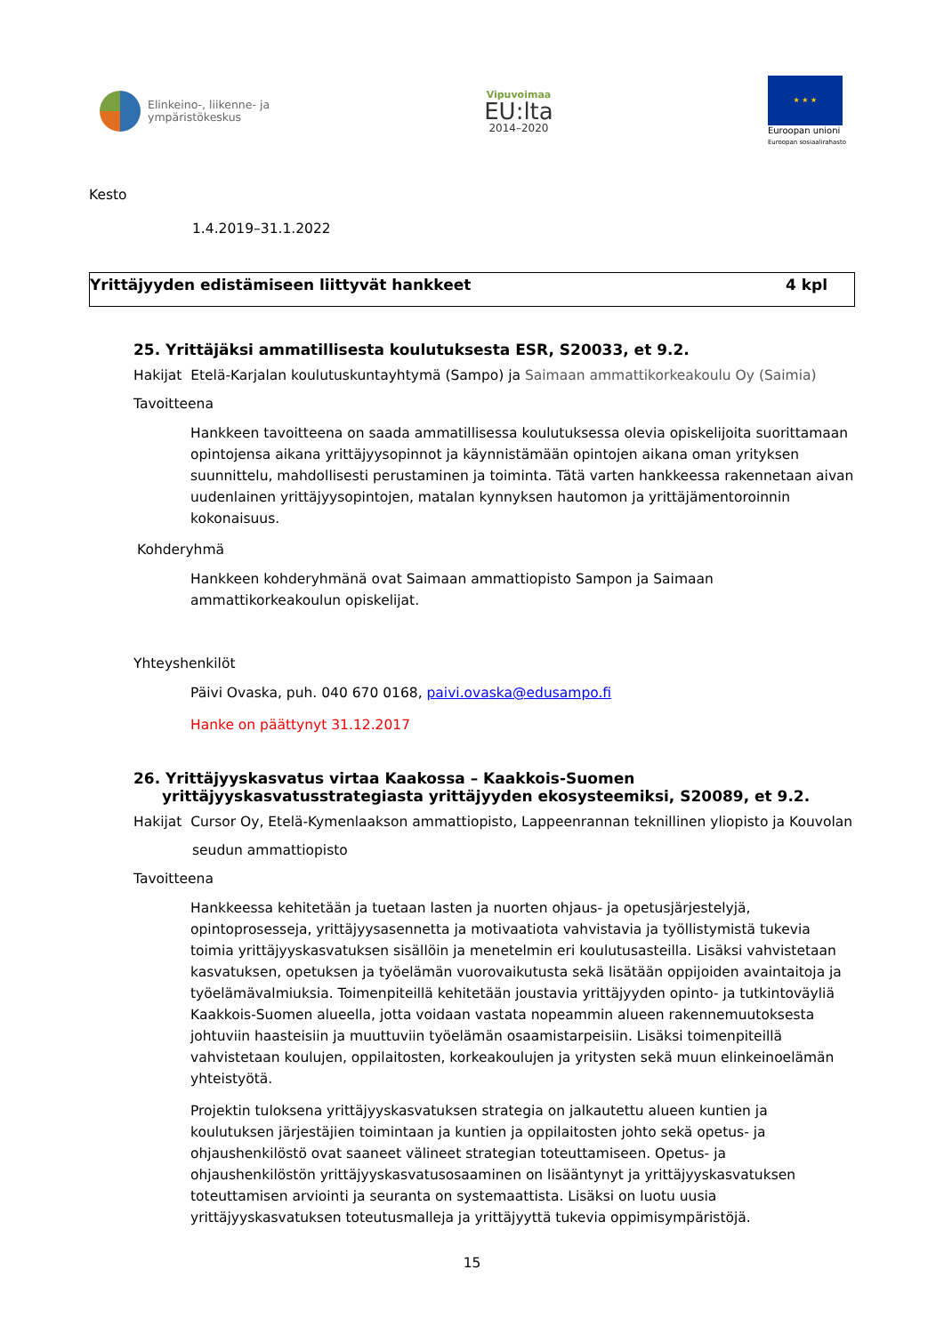Elinkeino-, liikenne- ja
ympäristökeskus
Vipuvoimaa
EU:lta
2014–2020
★ ★ ★
Euroopan unioni
Euroopan sosiaalirahasto
Kesto
1.4.2019–31.1.2022
Yrittäjyyden edistämiseen liittyvät hankkeet 4 kpl
25. Yrittäjäksi ammatillisesta koulutuksesta ESR, S20033, et 9.2.
Hakijat Etelä-Karjalan koulutuskuntayhtymä (Sampo) ja Saimaan ammattikorkeakoulu Oy (Saimia)
Tavoitteena
Hankkeen tavoitteena on saada ammatillisessa koulutuksessa olevia opiskelijoita suorittamaan opintojensa aikana yrittäjyysopinnot ja käynnistämään opintojen aikana oman yrityksen suunnittelu, mahdollisesti perustaminen ja toiminta. Tätä varten hankkeessa rakennetaan aivan uudenlainen yrittäjyysopintojen, matalan kynnyksen hautomon ja yrittäjämentoroinnin kokonaisuus.
Kohderyhmä
Hankkeen kohderyhmänä ovat Saimaan ammattiopisto Sampon ja Saimaan ammattikorkeakoulun opiskelijat.
Yhteyshenkilöt
Päivi Ovaska, puh. 040 670 0168, paivi.ovaska@edusampo.fi
Hanke on päättynyt 31.12.2017
26. Yrittäjyyskasvatus virtaa Kaakossa – Kaakkois-Suomen yrittäjyyskasvatusstrategiasta yrittäjyyden ekosysteemiksi, S20089, et 9.2.
Hakijat Cursor Oy, Etelä-Kymenlaakson ammattiopisto, Lappeenrannan teknillinen yliopisto ja Kouvolan
seudun ammattiopisto
Tavoitteena
Hankkeessa kehitetään ja tuetaan lasten ja nuorten ohjaus- ja opetusjärjestelyjä, opintoprosesseja, yrittäjyysasennetta ja motivaatiota vahvistavia ja työllistymistä tukevia toimia yrittäjyyskasvatuksen sisällöin ja menetelmin eri koulutusasteilla. Lisäksi vahvistetaan kasvatuksen, opetuksen ja työelämän vuorovaikutusta sekä lisätään oppijoiden avaintaitoja ja työelämävalmiuksia. Toimenpiteillä kehitetään joustavia yrittäjyyden opinto- ja tutkintoväyliä Kaakkois-Suomen alueella, jotta voidaan vastata nopeammin alueen rakennemuutoksesta johtuviin haasteisiin ja muuttuviin työelämän osaamistarpeisiin. Lisäksi toimenpiteillä vahvistetaan koulujen, oppilaitosten, korkeakoulujen ja yritysten sekä muun elinkeinoelämän yhteistyötä.
Projektin tuloksena yrittäjyyskasvatuksen strategia on jalkautettu alueen kuntien ja koulutuksen järjestäjien toimintaan ja kuntien ja oppilaitosten johto sekä opetus- ja ohjaushenkilöstö ovat saaneet välineet strategian toteuttamiseen. Opetus- ja ohjaushenkilöstön yrittäjyyskasvatusosaaminen on lisääntynyt ja yrittäjyyskasvatuksen toteuttamisen arviointi ja seuranta on systemaattista. Lisäksi on luotu uusia yrittäjyyskasvatuksen toteutusmalleja ja yrittäjyyttä tukevia oppimisympäristöjä.
15